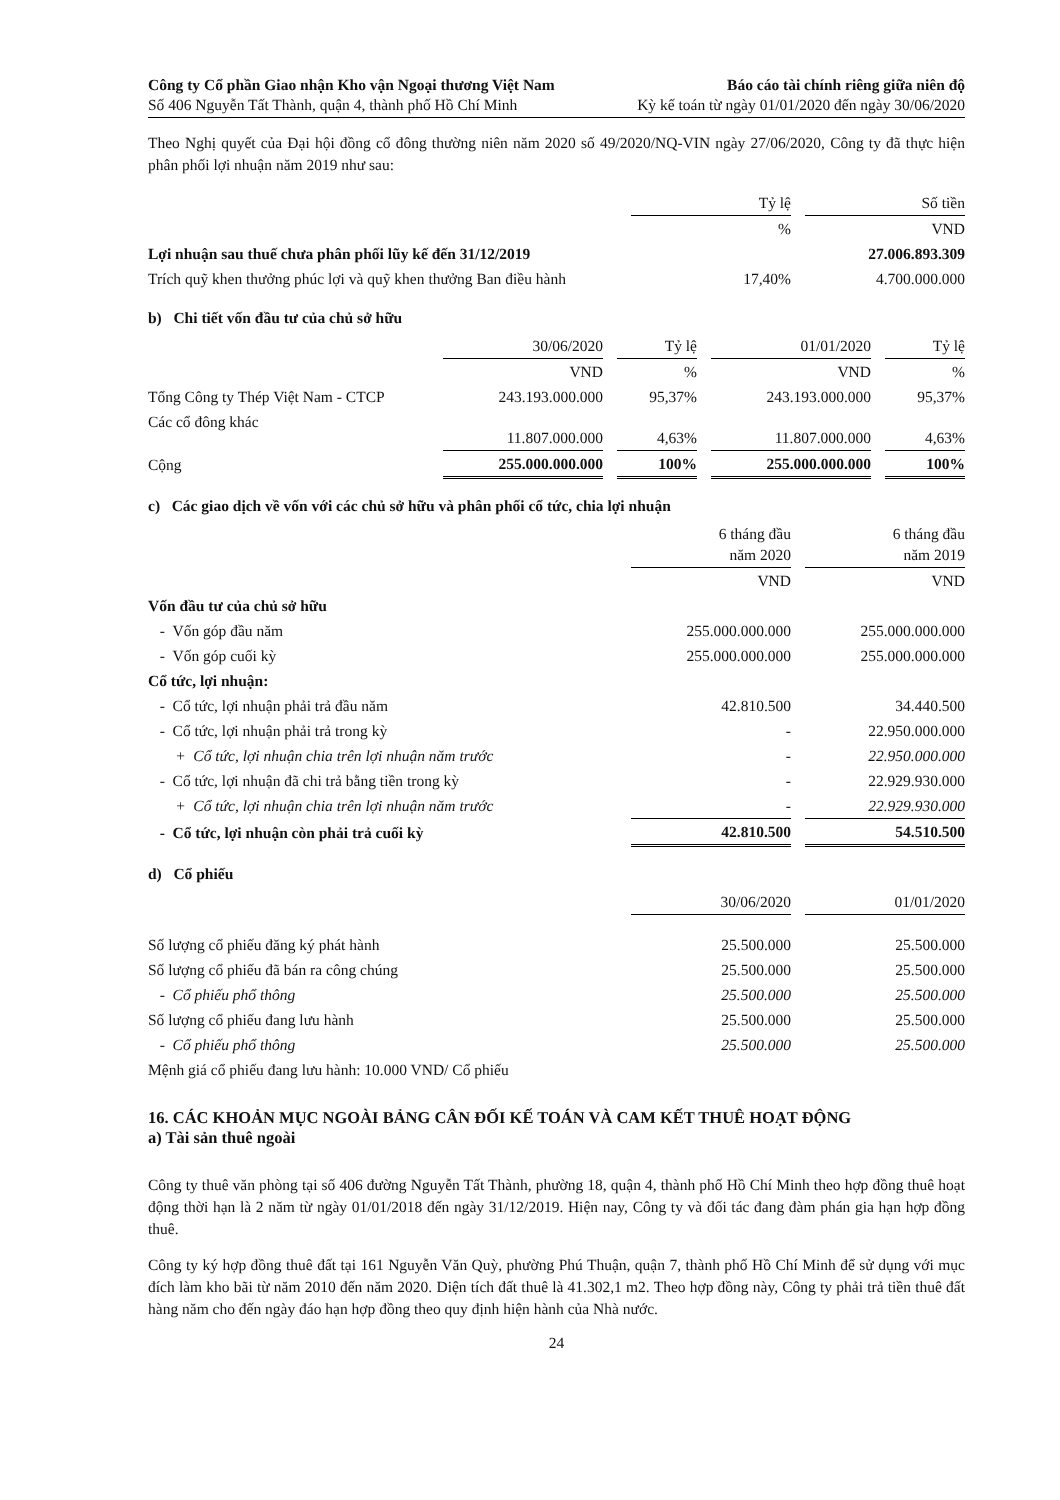Công ty Cổ phần Giao nhận Kho vận Ngoại thương Việt Nam
Số 406 Nguyễn Tất Thành, quận 4, thành phố Hồ Chí Minh
Báo cáo tài chính riêng giữa niên độ
Kỳ kế toán từ ngày 01/01/2020 đến ngày 30/06/2020
Theo Nghị quyết của Đại hội đồng cổ đông thường niên năm 2020 số 49/2020/NQ-VIN ngày 27/06/2020, Công ty đã thực hiện phân phối lợi nhuận năm 2019 như sau:
| | Tỷ lệ | | Số tiền |
| | % | | VND |
| Lợi nhuận sau thuế chưa phân phối lũy kế đến 31/12/2019 | | | 27.006.893.309 |
| Trích quỹ khen thưởng phúc lợi và quỹ khen thưởng Ban điều hành | 17,40% | | 4.700.000.000 |
b) Chi tiết vốn đầu tư của chủ sở hữu
| | 30/06/2020 | | Tỷ lệ | | 01/01/2020 | | Tỷ lệ |
| | VND | | % | | VND | | % |
| Tổng Công ty Thép Việt Nam - CTCP | 243.193.000.000 | | 95,37% | | 243.193.000.000 | | 95,37% |
| Các cổ đông khác | 11.807.000.000 | | 4,63% | | 11.807.000.000 | | 4,63% |
| Cộng | 255.000.000.000 | | 100% | | 255.000.000.000 | | 100% |
c) Các giao dịch về vốn với các chủ sở hữu và phân phối cổ tức, chia lợi nhuận
| | 6 tháng đầu năm 2020 | | 6 tháng đầu năm 2019 |
| | VND | | VND |
| Vốn đầu tư của chủ sở hữu | | | |
| - Vốn góp đầu năm | 255.000.000.000 | | 255.000.000.000 |
| - Vốn góp cuối kỳ | 255.000.000.000 | | 255.000.000.000 |
| Cổ tức, lợi nhuận: | | | |
| - Cổ tức, lợi nhuận phải trả đầu năm | 42.810.500 | | 34.440.500 |
| - Cổ tức, lợi nhuận phải trả trong kỳ | - | | 22.950.000.000 |
| + Cổ tức, lợi nhuận chia trên lợi nhuận năm trước | - | | 22.950.000.000 |
| - Cổ tức, lợi nhuận đã chi trả bằng tiền trong kỳ | - | | 22.929.930.000 |
| + Cổ tức, lợi nhuận chia trên lợi nhuận năm trước | - | | 22.929.930.000 |
| - Cổ tức, lợi nhuận còn phải trả cuối kỳ | 42.810.500 | | 54.510.500 |
d) Cổ phiếu
| | 30/06/2020 | | 01/01/2020 |
| Số lượng cổ phiếu đăng ký phát hành | 25.500.000 | | 25.500.000 |
| Số lượng cổ phiếu đã bán ra công chúng | 25.500.000 | | 25.500.000 |
| - Cổ phiếu phổ thông | 25.500.000 | | 25.500.000 |
| Số lượng cổ phiếu đang lưu hành | 25.500.000 | | 25.500.000 |
| - Cổ phiếu phổ thông | 25.500.000 | | 25.500.000 |
| Mệnh giá cổ phiếu đang lưu hành: 10.000 VND/ Cổ phiếu | | | |
16. CÁC KHOẢN MỤC NGOÀI BẢNG CÂN ĐỐI KẾ TOÁN VÀ CAM KẾT THUÊ HOẠT ĐỘNG
a) Tài sản thuê ngoài
Công ty thuê văn phòng tại số 406 đường Nguyễn Tất Thành, phường 18, quận 4, thành phố Hồ Chí Minh theo hợp đồng thuê hoạt động thời hạn là 2 năm từ ngày 01/01/2018 đến ngày 31/12/2019. Hiện nay, Công ty và đối tác đang đàm phán gia hạn hợp đồng thuê.
Công ty ký hợp đồng thuê đất tại 161 Nguyễn Văn Quỳ, phường Phú Thuận, quận 7, thành phố Hồ Chí Minh để sử dụng với mục đích làm kho bãi từ năm 2010 đến năm 2020. Diện tích đất thuê là 41.302,1 m2. Theo hợp đồng này, Công ty phải trả tiền thuê đất hàng năm cho đến ngày đáo hạn hợp đồng theo quy định hiện hành của Nhà nước.
24